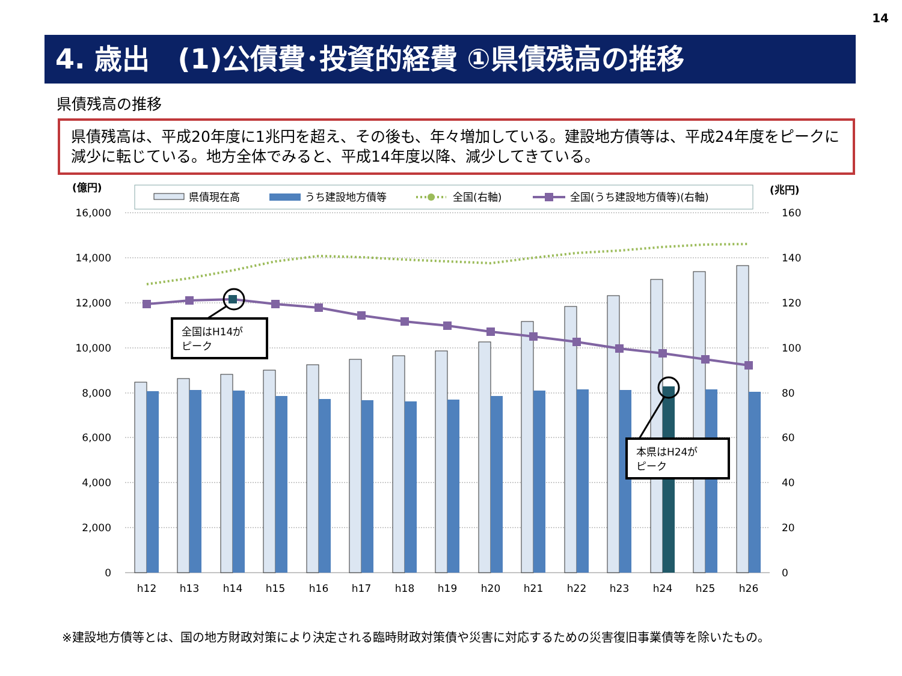14
4. 歳出　(1)公債費･投資的経費 ①県債残高の推移
県債残高の推移
県債残高は、平成20年度に1兆円を超え、その後も、年々増加している。建設地方債等は、平成24年度をピークに減少に転じている。地方全体でみると、平成14年度以降、減少してきている。
(億円)
(兆円)
県債現在高
うち建設地方債等
全国(右軸)
全国(うち建設地方債等)(右軸)
16,000
14,000
12,000
10,000
8,000
6,000
4,000
2,000
0
160
140
120
100
80
60
40
20
0
全国はH14が
ピーク
本県はH24が
ピーク
h12
h13
h14
h15
h16
h17
h18
h19
h20
h21
h22
h23
h24
h25
h26
※建設地方債等とは、国の地方財政対策により決定される臨時財政対策債や災害に対応するための災害復旧事業債等を除いたもの。